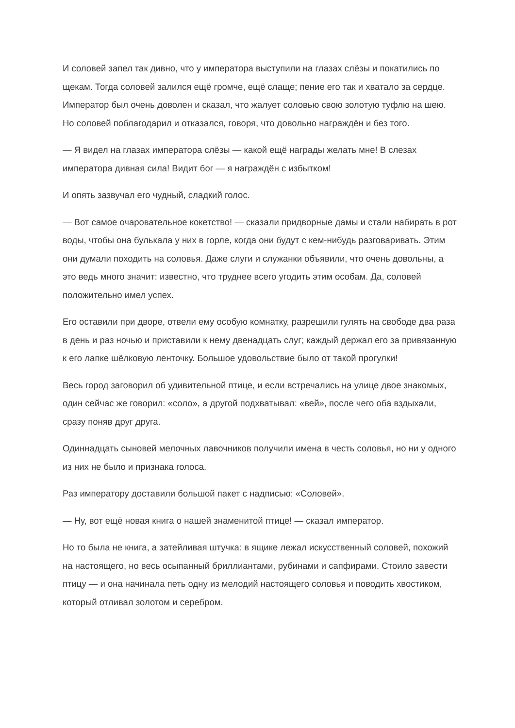И соловей запел так дивно, что у императора выступили на глазах слёзы и покатились по щекам. Тогда соловей залился ещё громче, ещё слаще; пение его так и хватало за сердце. Император был очень доволен и сказал, что жалует соловью свою золотую туфлю на шею. Но соловей поблагодарил и отказался, говоря, что довольно награждён и без того.
— Я видел на глазах императора слёзы — какой ещё награды желать мне! В слезах императора дивная сила! Видит бог — я награждён с избытком!
И опять зазвучал его чудный, сладкий голос.
— Вот самое очаровательное кокетство! — сказали придворные дамы и стали набирать в рот воды, чтобы она булькала у них в горле, когда они будут с кем-нибудь разговаривать. Этим они думали походить на соловья. Даже слуги и служанки объявили, что очень довольны, а это ведь много значит: известно, что труднее всего угодить этим особам. Да, соловей положительно имел успех.
Его оставили при дворе, отвели ему особую комнатку, разрешили гулять на свободе два раза в день и раз ночью и приставили к нему двенадцать слуг; каждый держал его за привязанную к его лапке шёлковую ленточку. Большое удовольствие было от такой прогулки!
Весь город заговорил об удивительной птице, и если встречались на улице двое знакомых, один сейчас же говорил: «соло», а другой подхватывал: «вей», после чего оба вздыхали, сразу поняв друг друга.
Одиннадцать сыновей мелочных лавочников получили имена в честь соловья, но ни у одного из них не было и признака голоса.
Раз императору доставили большой пакет с надписью: «Соловей».
— Ну, вот ещё новая книга о нашей знаменитой птице! — сказал император.
Но то была не книга, а затейливая штучка: в ящике лежал искусственный соловей, похожий на настоящего, но весь осыпанный бриллиантами, рубинами и сапфирами. Стоило завести птицу — и она начинала петь одну из мелодий настоящего соловья и поводить хвостиком, который отливал золотом и серебром.